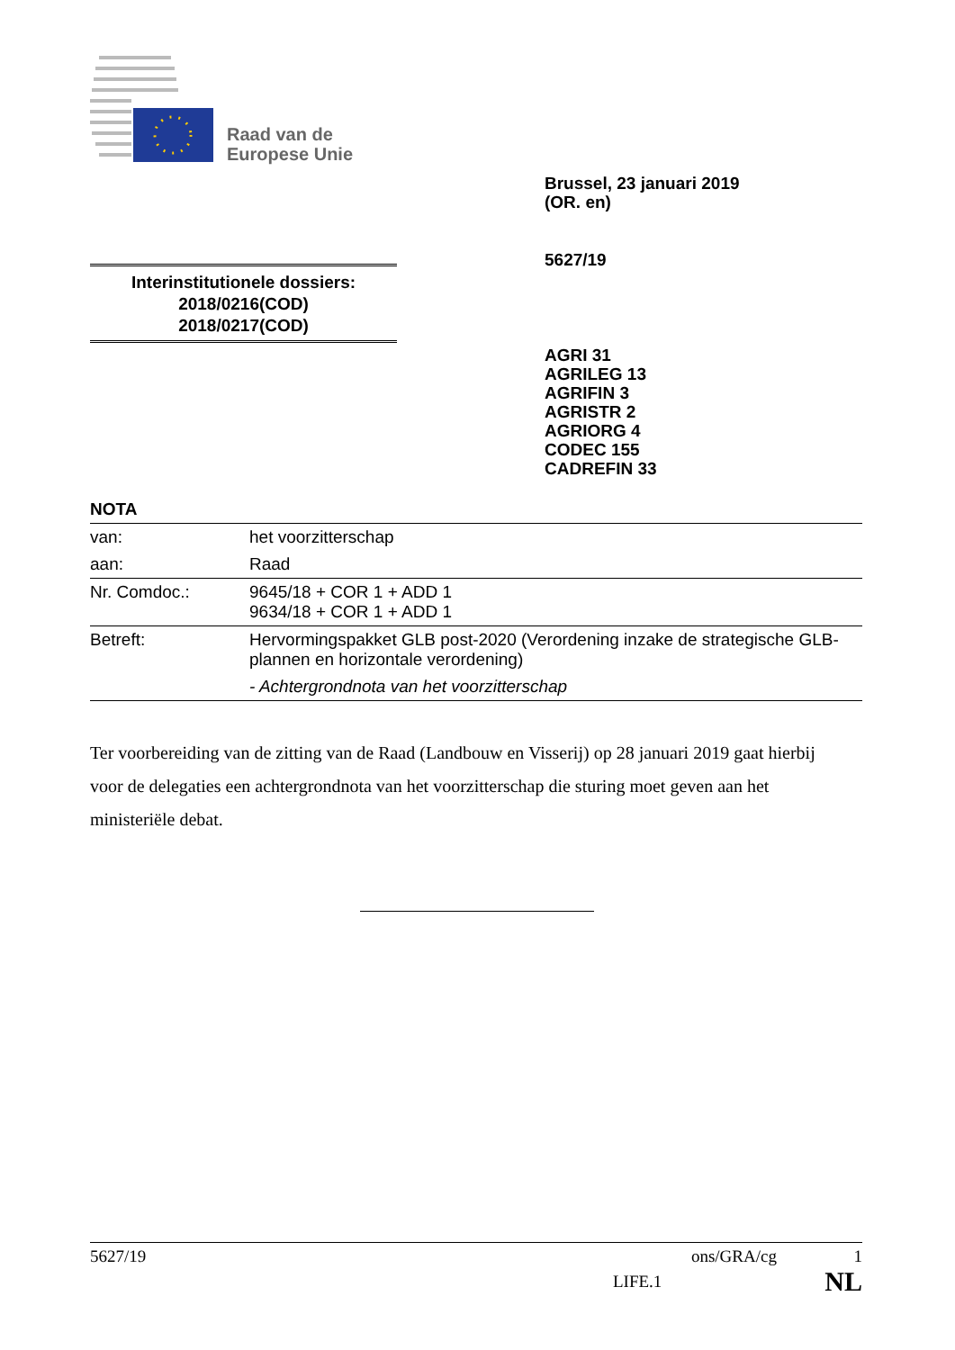Raad van de
Europese Unie
Brussel, 23 januari 2019
(OR. en)
5627/19
Interinstitutionele dossiers:
2018/0216(COD)
2018/0217(COD)
AGRI 31
AGRILEG 13
AGRIFIN 3
AGRISTR 2
AGRIORG 4
CODEC 155
CADREFIN 33
NOTA
| van: | het voorzitterschap |
| aan: | Raad |
| Nr. Comdoc.: | 9645/18 + COR 1 + ADD 1 9634/18 + COR 1 + ADD 1 |
| Betreft: | Hervormingspakket GLB post-2020 (Verordening inzake de strategische GLB-plannen en horizontale verordening) - Achtergrondnota van het voorzitterschap |
Ter voorbereiding van de zitting van de Raad (Landbouw en Visserij) op 28 januari 2019 gaat hierbij voor de delegaties een achtergrondnota van het voorzitterschap die sturing moet geven aan het ministeriële debat.
5627/19 ons/GRA/cg 1
LIFE.1 NL